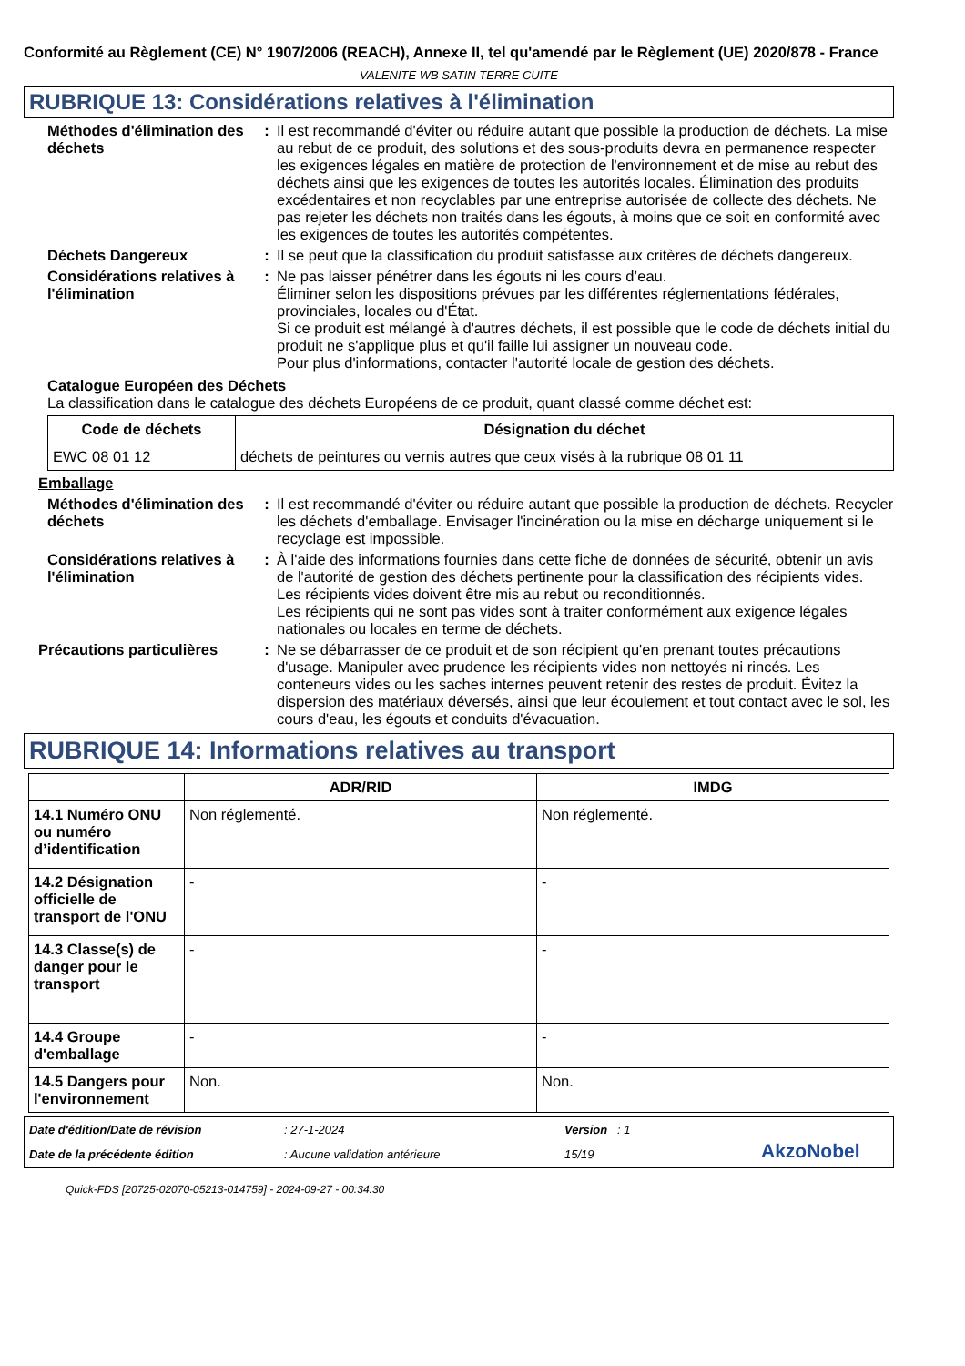Conformité au Règlement (CE) N° 1907/2006 (REACH), Annexe II, tel qu'amendé par le Règlement (UE) 2020/878 - France
VALENITE WB SATIN TERRE CUITE
RUBRIQUE 13: Considérations relatives à l'élimination
Méthodes d'élimination des déchets
: Il est recommandé d'éviter ou réduire autant que possible la production de déchets. La mise au rebut de ce produit, des solutions et des sous-produits devra en permanence respecter les exigences légales en matière de protection de l'environnement et de mise au rebut des déchets ainsi que les exigences de toutes les autorités locales. Élimination des produits excédentaires et non recyclables par une entreprise autorisée de collecte des déchets. Ne pas rejeter les déchets non traités dans les égouts, à moins que ce soit en conformité avec les exigences de toutes les autorités compétentes.
Déchets Dangereux : Il se peut que la classification du produit satisfasse aux critères de déchets dangereux.
Considérations relatives à l'élimination
: Ne pas laisser pénétrer dans les égouts ni les cours d’eau.
Éliminer selon les dispositions prévues par les différentes réglementations fédérales, provinciales, locales ou d'État.
Si ce produit est mélangé à d'autres déchets, il est possible que le code de déchets initial du produit ne s'applique plus et qu'il faille lui assigner un nouveau code.
Pour plus d'informations, contacter l'autorité locale de gestion des déchets.
Catalogue Européen des Déchets
La classification dans le catalogue des déchets Européens de ce produit, quant classé comme déchet est:
| Code de déchets | Désignation du déchet |
| --- | --- |
| EWC 08 01 12 | déchets de peintures ou vernis autres que ceux visés à la rubrique 08 01 11 |
Emballage
Méthodes d'élimination des déchets
: Il est recommandé d'éviter ou réduire autant que possible la production de déchets. Recycler les déchets d'emballage. Envisager l'incinération ou la mise en décharge uniquement si le recyclage est impossible.
Considérations relatives à l'élimination
: À l'aide des informations fournies dans cette fiche de données de sécurité, obtenir un avis de l'autorité de gestion des déchets pertinente pour la classification des récipients vides.
Les récipients vides doivent être mis au rebut ou reconditionnés.
Les récipients qui ne sont pas vides sont à traiter conformément aux exigence légales nationales ou locales en terme de déchets.
Précautions particulières
: Ne se débarrasser de ce produit et de son récipient qu'en prenant toutes précautions d'usage. Manipuler avec prudence les récipients vides non nettoyés ni rincés. Les conteneurs vides ou les saches internes peuvent retenir des restes de produit. Évitez la dispersion des matériaux déversés, ainsi que leur écoulement et tout contact avec le sol, les cours d'eau, les égouts et conduits d'évacuation.
RUBRIQUE 14: Informations relatives au transport
| | ADR/RID | IMDG |
| --- | --- | --- |
| 14.1 Numéro ONU ou numéro d’identification | Non réglementé. | Non réglementé. |
| 14.2 Désignation officielle de transport de l'ONU | - | - |
| 14.3 Classe(s) de danger pour le transport | - | - |
| 14.4 Groupe d'emballage | - | - |
| 14.5 Dangers pour l'environnement | Non. | Non. |
Date d'édition/Date de révision: 27-1-2024 Version : 1 Date de la précédente édition: Aucune validation antérieure 15/19 AkzoNobel
Quick-FDS [20725-02070-05213-014759] - 2024-09-27 - 00:34:30